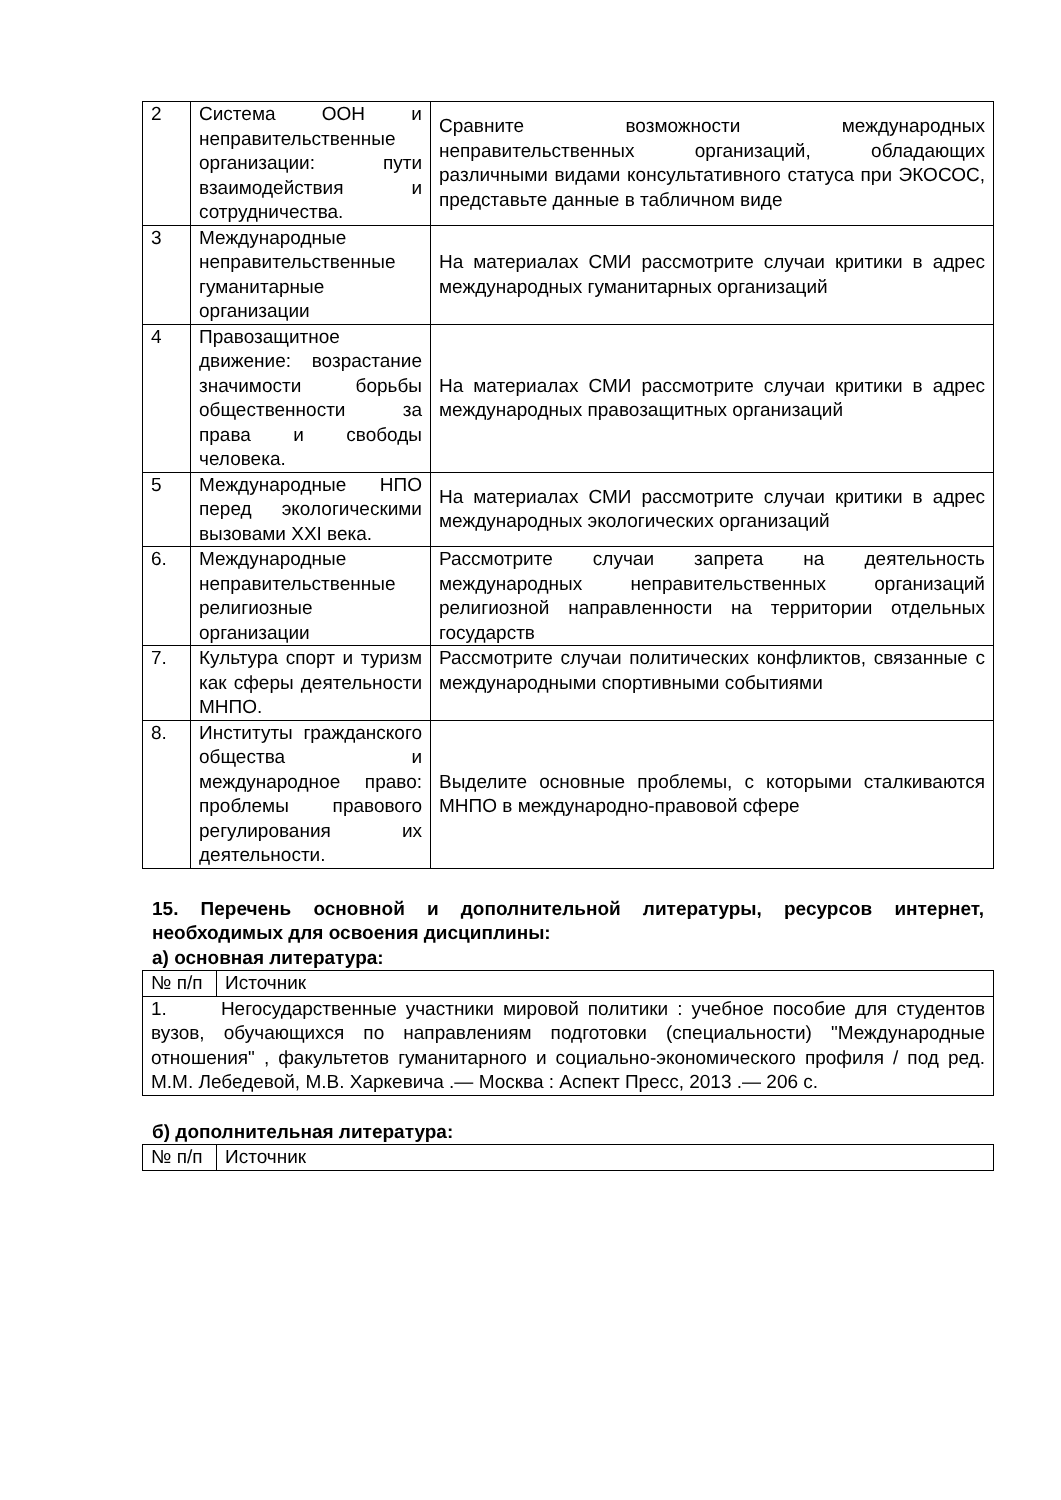| 2 | Система ООН и неправительственные организации: пути взаимодействия и сотрудничества. | Сравните возможности международных неправительственных организаций, обладающих различными видами консультативного статуса при ЭКОСОС, представьте данные в табличном виде |
| 3 | Международные неправительственные гуманитарные организации | На материалах СМИ рассмотрите случаи критики в адрес международных гуманитарных организаций |
| 4 | Правозащитное движение: возрастание значимости борьбы общественности за права и свободы человека. | На материалах СМИ рассмотрите случаи критики в адрес международных правозащитных организаций |
| 5 | Международные НПО перед экологическими вызовами XXI века. | На материалах СМИ рассмотрите случаи критики в адрес международных экологических организаций |
| 6. | Международные неправительственные религиозные организации | Рассмотрите случаи запрета на деятельность международных неправительственных организаций религиозной направленности на территории отдельных государств |
| 7. | Культура спорт и туризм как сферы деятельности МНПО. | Рассмотрите случаи политических конфликтов, связанные с международными спортивными событиями |
| 8. | Институты гражданского общества и международное право: проблемы правового регулирования их деятельности. | Выделите основные проблемы, с которыми сталкиваются МНПО в международно-правовой сфере |
15. Перечень основной и дополнительной литературы, ресурсов интернет, необходимых для освоения дисциплины:
а) основная литература:
| № п/п | Источник |
| 1. Негосударственные участники мировой политики : учебное пособие для студентов вузов, обучающихся по направлениям подготовки (специальности) "Международные отношения" , факультетов гуманитарного и социально-экономического профиля / под ред. М.М. Лебедевой, М.В. Харкевича .— Москва : Аспект Пресс, 2013 .— 206 с. | |
б) дополнительная литература:
| № п/п | Источник |